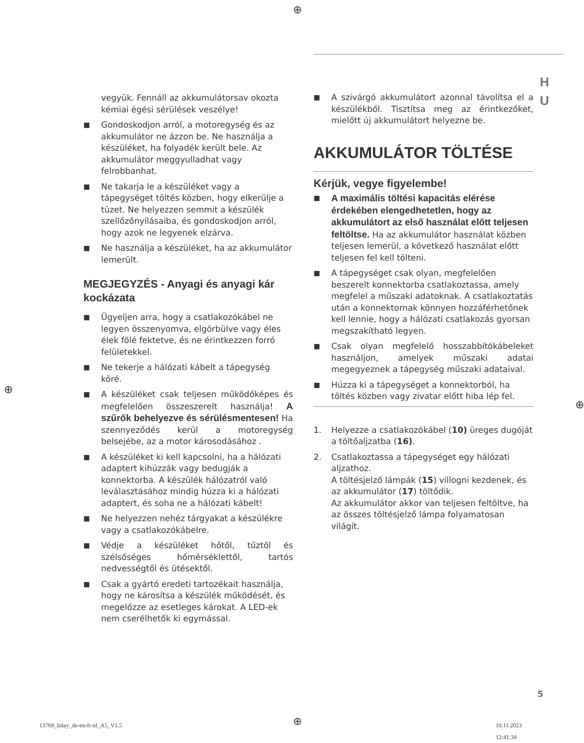⊕
H
U
vegyük. Fennáll az akkumulátorsav okozta kémiai égési sérülések veszélye!
■ Gondoskodjon arról, a motoregység és az akkumulátor ne ázzon be. Ne használja a készüléket, ha folyadék került bele. Az akkumulátor meggyulladhat vagy felrobbanhat.
■ Ne takarja le a készüléket vagy a tápegységet töltés közben, hogy elkerülje a tüzet. Ne helyezzen semmit a készülék szellőzőnyílásaiba, és gondoskodjon arról, hogy azok ne legyenek elzárva.
■ Ne használja a készüléket, ha az akkumulátor lemerült.
MEGJEGYZÉS - Anyagi és anyagi kár kockázata
■ Ügyeljen arra, hogy a csatlakozókábel ne legyen összenyomva, elgörbülve vagy éles élek fölé fektetve, és ne érintkezzen forró felületekkel.
■ Ne tekerje a hálózati kábelt a tápegység köré.
■ A készüléket csak teljesen működőképes és megfelelően összeszerelt használja! A szűrők behelyezve és sérülésmentesen! Ha szennyeződés kerül a motoregység belsejébe, az a motor károsodásához .
■ A készüléket ki kell kapcsolni, ha a hálózati adaptert kihúzzák vagy bedugják a konnektorba. A készülék hálózatról való leválasztásához mindig húzza ki a hálózati adaptert, és soha ne a hálózati kábelt!
■ Ne helyezzen nehéz tárgyakat a készülékre vagy a csatlakozókábelre.
■ Védje a készüléket hőtől, tűztől és szélsőséges hőmérséklettől, tartós nedvességtől és ütésektől.
■ Csak a gyártó eredeti tartozékait használja, hogy ne károsítsa a készülék működését, és megelőzze az esetleges károkat. A LED-ek nem cserélhetők ki egymással.
■ A szivárgó akkumulátort azonnal távolítsa el a készülékből. Tisztítsa meg az érintkezőket, mielőtt új akkumulátort helyezne be.
AKKUMULÁTOR TÖLTÉSE
Kérjük, vegye figyelembe!
■ A maximális töltési kapacitás elérése érdekében elengedhetetlen, hogy az akkumulátort az első használat előtt teljesen feltöltse. Ha az akkumulátor használat közben teljesen lemerül, a következő használat előtt teljesen fel kell tölteni.
■ A tápegységet csak olyan, megfelelően beszerelt konnektorba csatlakoztassa, amely megfelel a műszaki adatoknak. A csatlakoztatás után a konnektornak könnyen hozzáférhetőnek kell lennie, hogy a hálózati csatlakozás gyorsan megszakítható legyen.
■ Csak olyan megfelelő hosszabbítókábeleket használjon, amelyek műszaki adatai megegyeznek a tápegység műszaki adataival.
■ Húzza ki a tápegységet a konnektorból, ha töltés közben vagy zivatar előtt hiba lép fel.
1. Helyezze a csatlakozókábel (10) üreges dugóját a töltőaljzatba (16).
2. Csatlakoztassa a tápegységet egy hálózati aljzathoz.
A töltésjelző lámpák (15) villogni kezdenek, és az akkumulátor (17) töltődik.
Az akkumulátor akkor van teljesen feltöltve, ha az összes töltésjelző lámpa folyamatosan világít.
⊕
⊕
5
13769_Inlay_de-en-fr-nl_A5_V1.5
⊕ 10.11.2023 12:41:34